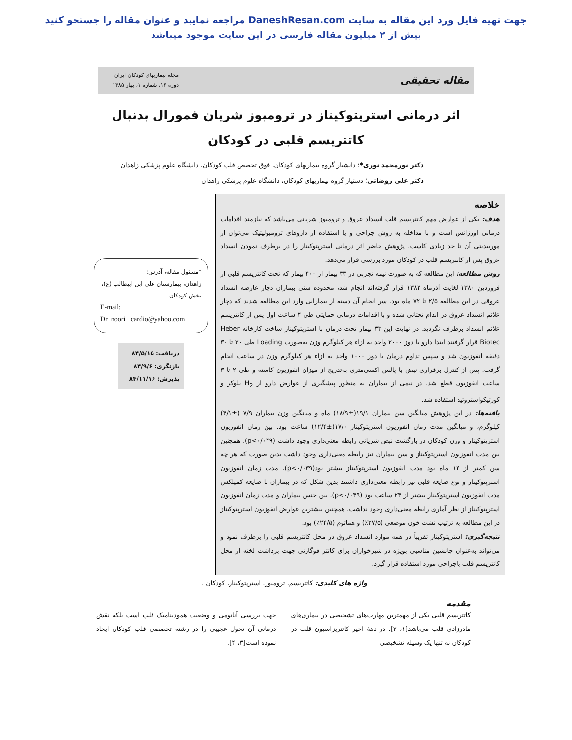جهت تهیه فایل ورد این مقاله به سایت DaneshResan.com مراجعه نمایید و عنوان مقاله را جستجو کنید
بیش از ۲ میلیون مقاله فارسی در این سایت موجود میباشد
مقاله تحقیقی
مجله بیماریهای کودکان ایران
دوره ۱۶، شماره ۱، بهار ۱۳۸۵
اثر درمانی استرپتوکیناز در ترومبوز شریان فمورال بدنبال کاتتریسم قلبی در کودکان
دکتر نورمحمد نوری*؛ دانشیار گروه بیماریهای کودکان، فوق تخصص قلب کودکان، دانشگاه علوم پزشکی زاهدان
دکتر علی روضاتی؛ دستیار گروه بیماریهای کودکان، دانشگاه علوم پزشکی زاهدان
خلاصه
هدف: یکی از عوارض مهم کاتتریسم قلب انسداد عروق و ترومبوز شریانی می‌باشد که نیازمند اقدامات درمانی اورژانس است و با مداخله به روش جراحی و یا استفاده از داروهای ترومبولیتیک می‌توان از موربیدیتی آن تا حد زیادی کاست. پژوهش حاضر اثر درمانی استرپتوکیناز را در برطرف نمودن انسداد عروق پس از کاتتریسم قلب در کودکان مورد بررسی قرار می‌دهد.
روش مطالعه: این مطالعه که به صورت نیمه تجربی در ۳۳ بیمار از ۴۰۰ بیمار که تحت کاتتریسم قلبی از فروردین ۱۳۸۰ لغایت آذرماه ۱۳۸۳ قرار گرفته‌اند انجام شد، محدوده سنی بیماران دچار عارضه انسداد عروقی در این مطالعه ۲/۵ تا ۷۲ ماه بود. سر انجام آن دسته از بیمارانی وارد این مطالعه شدند که دچار علائم انسداد عروق در اندام تحتانی شده و با اقدامات درمانی حمایتی طی ۴ ساعت اول پس از کاتتریسم علائم انسداد برطرف نگردید. در نهایت این ۳۳ بیمار تحت درمان با استرپتوکیناز ساخت کارخانه Heber Biotec قرار گرفتند ابتدا دارو با دوز ۲۰۰۰ واحد به ازاء هر کیلوگرم وزن به‌صورت Loading طی ۲۰ تا ۳۰ دقیقه انفوزیون شد و سپس تداوم درمان با دوز ۱۰۰۰ واحد به ازاء هر کیلوگرم وزن در ساعت انجام گرفت. پس از کنترل برقراری نبض با پالس اکسی‌متری به‌تدریج از میزان انفوزیون کاسته و طی ۲ تا ۳ ساعت انفوزیون قطع شد. در نیمی از بیماران به منظور پیشگیری از عوارض دارو از H<sub>2</sub> بلوکر و کورتیکواستروئید استفاده شد.
یافته‌ها: در این پژوهش میانگین سن بیماران ۱۹/۱(±۱۸/۹) ماه و میانگین وزن بیماران ۷/۹ (±۴/۱) کیلوگرم، و میانگین مدت زمان انفوزیون استرپتوکیناز ۱۷/۰(±۱۲/۴) ساعت بود. بین زمان انفوزیون استرپتوکیناز و وزن کودکان در بازگشت نبض شریانی رابطه معنی‌داری وجود داشت (p<۰/۰۴۹). همچنین بین مدت انفوزیون استرپتوکیناز و سن بیماران نیز رابطه معنی‌داری وجود داشت بدین صورت که هر چه سن کمتر از ۱۲ ماه بود مدت انفوزیون استرپتوکیناز بیشتر بود(p<۰/۰۳۹). مدت زمان انفوزیون استرپتوکیناز و نوع ضایعه قلبی نیز رابطه معنی‌داری داشتند بدین شکل که در بیماران با ضایعه کمپلکس مدت انفوزیون استرپتوکیناز بیشتر از ۲۴ ساعت بود (p<۰/۰۴۹). بین جنس بیماران و مدت زمان انفوزیون استرپتوکیناز از نظر آماری رابطه معنی‌داری وجود نداشت. همچنین بیشترین عوارض انفوزیون استرپتوکیناز در این مطالعه به ترتیب نشت خون موضعی (۲۷/۵٪) و هماتوم (۲۴/۵٪) بود.
نتیجه‌گیری: استرپتوکیناز تقریباً در همه موارد انسداد عروق در محل کاتتریسم قلبی را برطرف نمود و می‌تواند به‌عنوان جانشین مناسبی بویژه در شیرخواران برای کاتتر فوگارتی جهت برداشت لخته از محل کاتتریسم قلب باجراحی مورد استفاده قرار گیرد.
*مسئول مقاله، آدرس:
زاهدان، بیمارستان علی ابن ابیطالب (ع)، بخش کودکان
E-mail:
Dr_noori _cardio@yahoo.com
دریافت: ۸۴/۵/۱۵
بازنگری: ۸۴/۹/۶
پذیرش: ۸۴/۱۱/۱۶
واژه های کلیدی: کاتتریسم، ترومبوز، استرپتوکیناز، کودکان .
مقدمه
کاتتریسم قلبی یکی از مهمترین مهارت‌های تشخیصی در بیماری‌های مادرزادی قلب می‌باشد[۱، ۲]. در دهۀ اخیر کاتتریزاسیون قلب در کودکان نه تنها یک وسیله تشخیصی
جهت بررسی آناتومی و وضعیت همودینامیک قلب است بلکه نقش درمانی آن تحول عجیبی را در رشته تخصصی قلب کودکان ایجاد نموده است[۳، ۴].